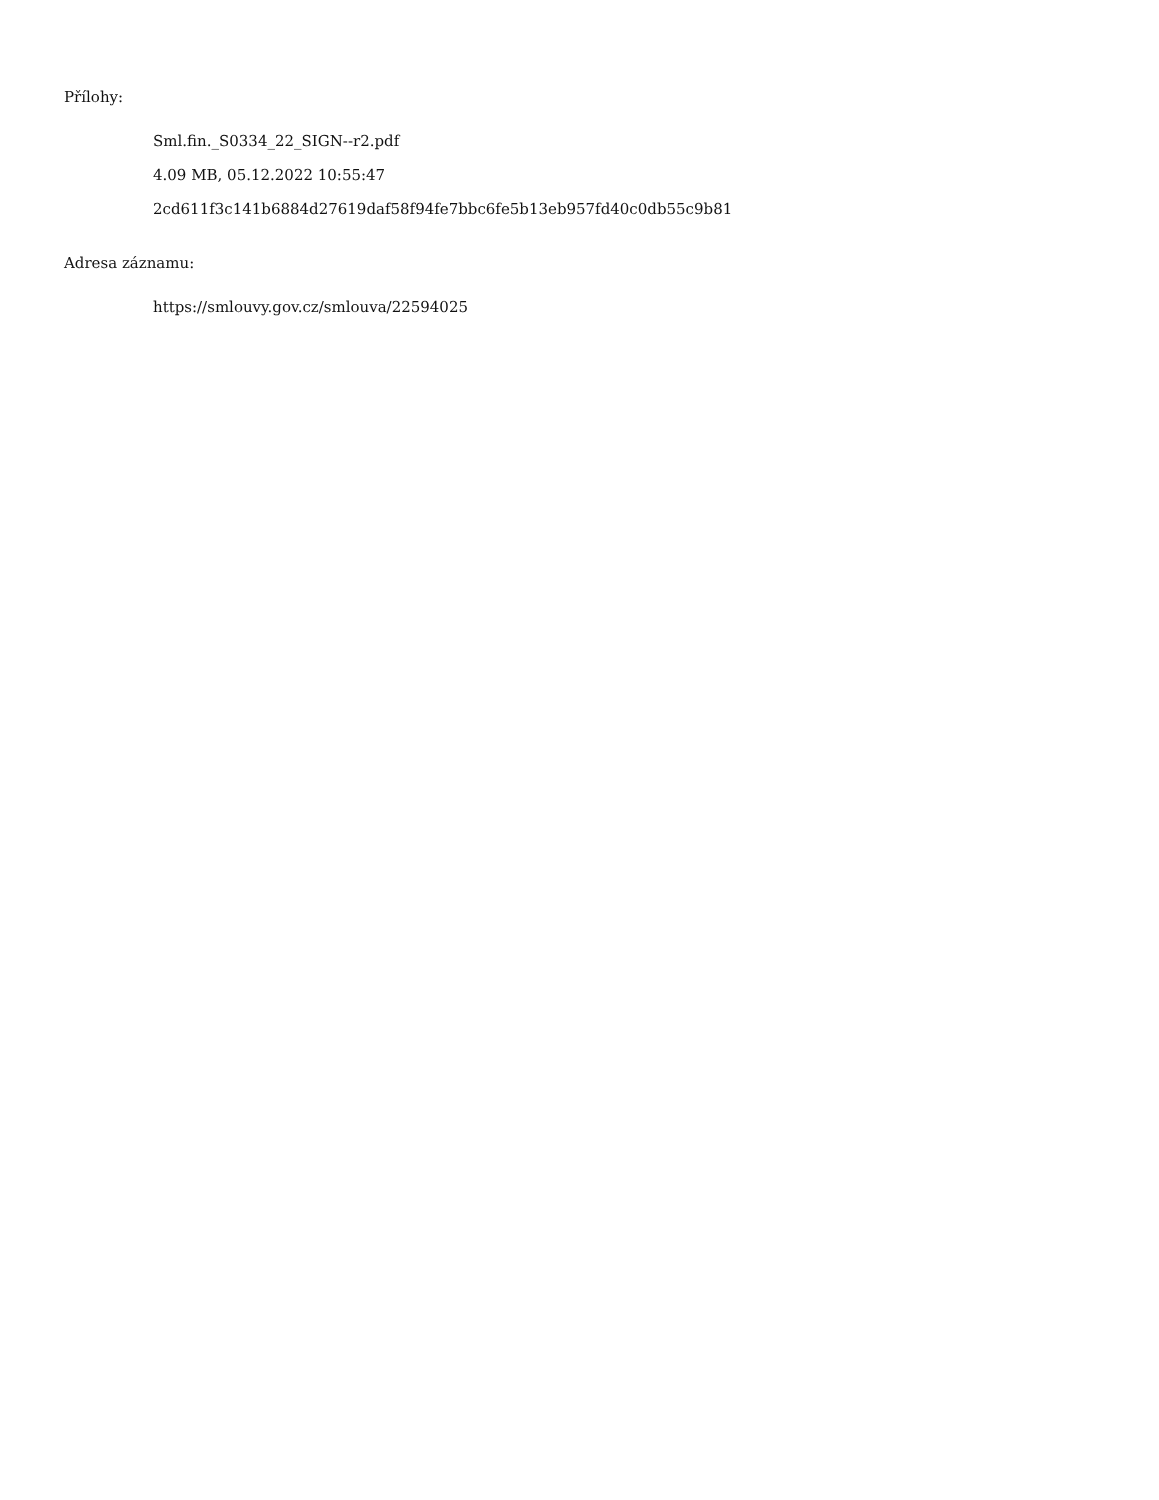Přílohy:
Sml.fin._S0334_22_SIGN--r2.pdf
4.09 MB, 05.12.2022 10:55:47
2cd611f3c141b6884d27619daf58f94fe7bbc6fe5b13eb957fd40c0db55c9b81
Adresa záznamu:
https://smlouvy.gov.cz/smlouva/22594025